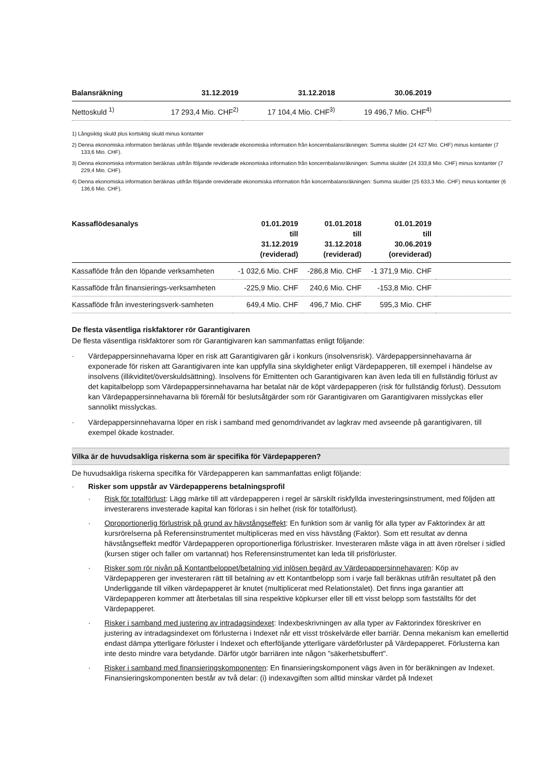| Balansräkning | 31.12.2019 | 31.12.2018 | 30.06.2019 | |
| --- | --- | --- | --- | --- |
| Nettoskuld <sup>1)</sup> | 17 293,4 Mio. CHF<sup>2)</sup> | 17 104,4 Mio. CHF<sup>3)</sup> | 19 496,7 Mio. CHF<sup>4)</sup> | |
1) Långsiktig skuld plus kortsiktig skuld minus kontanter
2) Denna ekonomiska information beräknas utifrån följande reviderade ekonomiska information från koncernbalansräkningen: Summa skulder (24 427 Mio. CHF) minus kontanter (7 133,6 Mio. CHF).
3) Denna ekonomiska information beräknas utifrån följande reviderade ekonomiska information från koncernbalansräkningen: Summa skulder (24 333,8 Mio. CHF) minus kontanter (7 229,4 Mio. CHF).
4) Denna ekonomiska information beräknas utifrån följande oreviderade ekonomiska information från koncernbalansräkningen: Summa skulder (25 633,3 Mio. CHF) minus kontanter (6 136,6 Mio. CHF).
| Kassaflödesanalys | 01.01.2019 till 31.12.2019 (reviderad) | 01.01.2018 till 31.12.2018 (reviderad) | 01.01.2019 till 30.06.2019 (oreviderad) | |
| --- | --- | --- | --- | --- |
| Kassaflöde från den löpande verksamheten | -1 032,6 Mio. CHF | -286,8 Mio. CHF | -1 371,9 Mio. CHF | |
| Kassaflöde från finansierings-verksamheten | -225,9 Mio. CHF | 240,6 Mio. CHF | -153,8 Mio. CHF | |
| Kassaflöde från investeringsverk-samheten | 649,4 Mio. CHF | 496,7 Mio. CHF | 595,3 Mio. CHF | |
De flesta väsentliga riskfaktorer rör Garantigivaren
De flesta väsentliga riskfaktorer som rör Garantigivaren kan sammanfattas enligt följande:
· Värdepappersinnehavarna löper en risk att Garantigivaren går i konkurs (insolvensrisk). Värdepappersinnehavarna är exponerade för risken att Garantigivaren inte kan uppfylla sina skyldigheter enligt Värdepapperen, till exempel i händelse av insolvens (illikviditet/överskuldsättning). Insolvens för Emittenten och Garantigivaren kan även leda till en fullständig förlust av det kapitalbelopp som Värdepappersinnehavarna har betalat när de köpt värdepapperen (risk för fullständig förlust). Dessutom kan Värdepappersinnehavarna bli föremål för beslutsåtgärder som rör Garantigivaren om Garantigivaren misslyckas eller sannolikt misslyckas.
· Värdepappersinnehavarna löper en risk i samband med genomdrivandet av lagkrav med avseende på garantigivaren, till exempel ökade kostnader.
Vilka är de huvudsakliga riskerna som är specifika för Värdepapperen?
De huvudsakliga riskerna specifika för Värdepapperen kan sammanfattas enligt följande:
· Risker som uppstår av Värdepapperens betalningsprofil
· Risk för totalförlust: Lägg märke till att värdepapperen i regel är särskilt riskfyllda investeringsinstrument, med följden att investerarens investerade kapital kan förloras i sin helhet (risk för totalförlust).
· Oproportionerlig förlustrisk på grund av hävstångseffekt: En funktion som är vanlig för alla typer av Faktorindex är att kursrörelserna på Referensinstrumentet multipliceras med en viss hävstång (Faktor). Som ett resultat av denna hävstångseffekt medför Värdepapperen oproportionerliga förlustrisker. Investeraren måste väga in att även rörelser i sidled (kursen stiger och faller om vartannat) hos Referensinstrumentet kan leda till prisförluster.
· Risker som rör nivån på Kontantbeloppet/betalning vid inlösen begärd av Värdepappersinnehavaren: Köp av Värdepapperen ger investeraren rätt till betalning av ett Kontantbelopp som i varje fall beräknas utifrån resultatet på den Underliggande till vilken värdepapperet är knutet (multiplicerat med Relationstalet). Det finns inga garantier att Värdepapperen kommer att återbetalas till sina respektive köpkurser eller till ett visst belopp som fastställts för det Värdepapperet.
· Risker i samband med justering av intradagsindexet: Indexbeskrivningen av alla typer av Faktorindex föreskriver en justering av intradagsindexet om förlusterna i Indexet når ett visst tröskelvärde eller barriär. Denna mekanism kan emellertid endast dämpa ytterligare förluster i Indexet och efterföljande ytterligare värdeförluster på Värdepapperet. Förlusterna kan inte desto mindre vara betydande. Därför utgör barriären inte någon ”säkerhetsbuffert".
· Risker i samband med finansieringskomponenten: En finansieringskomponent vägs även in för beräkningen av Indexet. Finansieringskomponenten består av två delar: (i) indexavgiften som alltid minskar värdet på Indexet